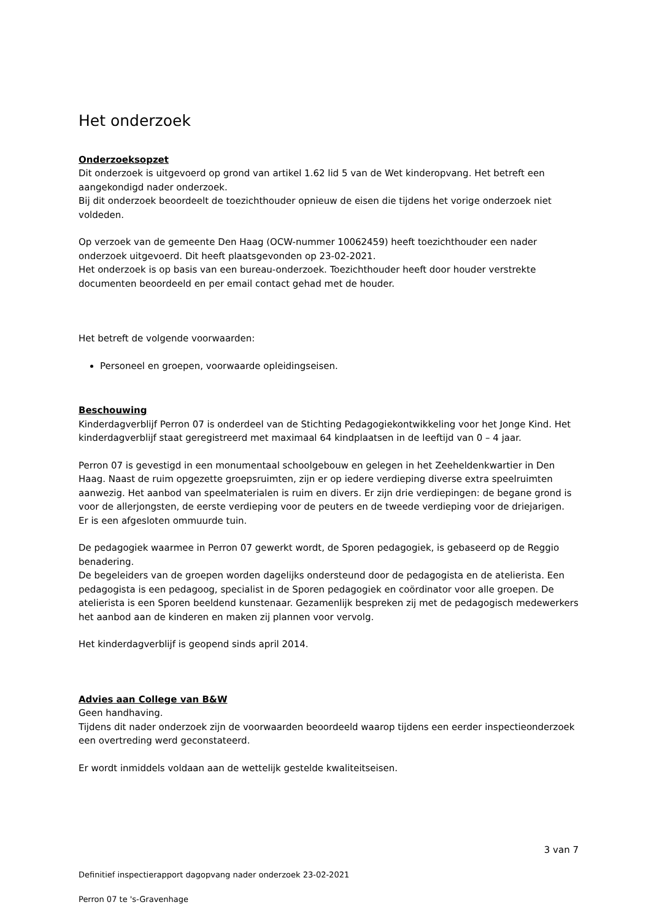Het onderzoek
Onderzoeksopzet
Dit onderzoek is uitgevoerd op grond van artikel 1.62 lid 5 van de Wet kinderopvang. Het betreft een aangekondigd nader onderzoek.
Bij dit onderzoek beoordeelt de toezichthouder opnieuw de eisen die tijdens het vorige onderzoek niet voldeden.
Op verzoek van de gemeente Den Haag (OCW-nummer 10062459) heeft toezichthouder een nader onderzoek uitgevoerd. Dit heeft plaatsgevonden op 23-02-2021.
Het onderzoek is op basis van een bureau-onderzoek. Toezichthouder heeft door houder verstrekte documenten beoordeeld en per email contact gehad met de houder.
Het betreft de volgende voorwaarden:
Personeel en groepen, voorwaarde opleidingseisen.
Beschouwing
Kinderdagverblijf Perron 07 is onderdeel van de Stichting Pedagogiekontwikkeling voor het Jonge Kind. Het kinderdagverblijf staat geregistreerd met maximaal 64 kindplaatsen in de leeftijd van 0 – 4 jaar.
Perron 07 is gevestigd in een monumentaal schoolgebouw en gelegen in het Zeeheldenkwartier in Den Haag. Naast de ruim opgezette groepsruimten, zijn er op iedere verdieping diverse extra speelruimten aanwezig. Het aanbod van speelmaterialen is ruim en divers. Er zijn drie verdiepingen: de begane grond is voor de allerjongsten, de eerste verdieping voor de peuters en de tweede verdieping voor de driejarigen.
Er is een afgesloten ommuurde tuin.
De pedagogiek waarmee in Perron 07 gewerkt wordt, de Sporen pedagogiek, is gebaseerd op de Reggio benadering.
De begeleiders van de groepen worden dagelijks ondersteund door de pedagogista en de atelierista. Een pedagogista is een pedagoog, specialist in de Sporen pedagogiek en coördinator voor alle groepen. De atelierista is een Sporen beeldend kunstenaar. Gezamenlijk bespreken zij met de pedagogisch medewerkers het aanbod aan de kinderen en maken zij plannen voor vervolg.
Het kinderdagverblijf is geopend sinds april 2014.
Advies aan College van B&W
Geen handhaving.
Tijdens dit nader onderzoek zijn de voorwaarden beoordeeld waarop tijdens een eerder inspectieonderzoek een overtreding werd geconstateerd.
Er wordt inmiddels voldaan aan de wettelijk gestelde kwaliteitseisen.
3 van 7
Definitief inspectierapport dagopvang nader onderzoek 23-02-2021
Perron 07 te 's-Gravenhage